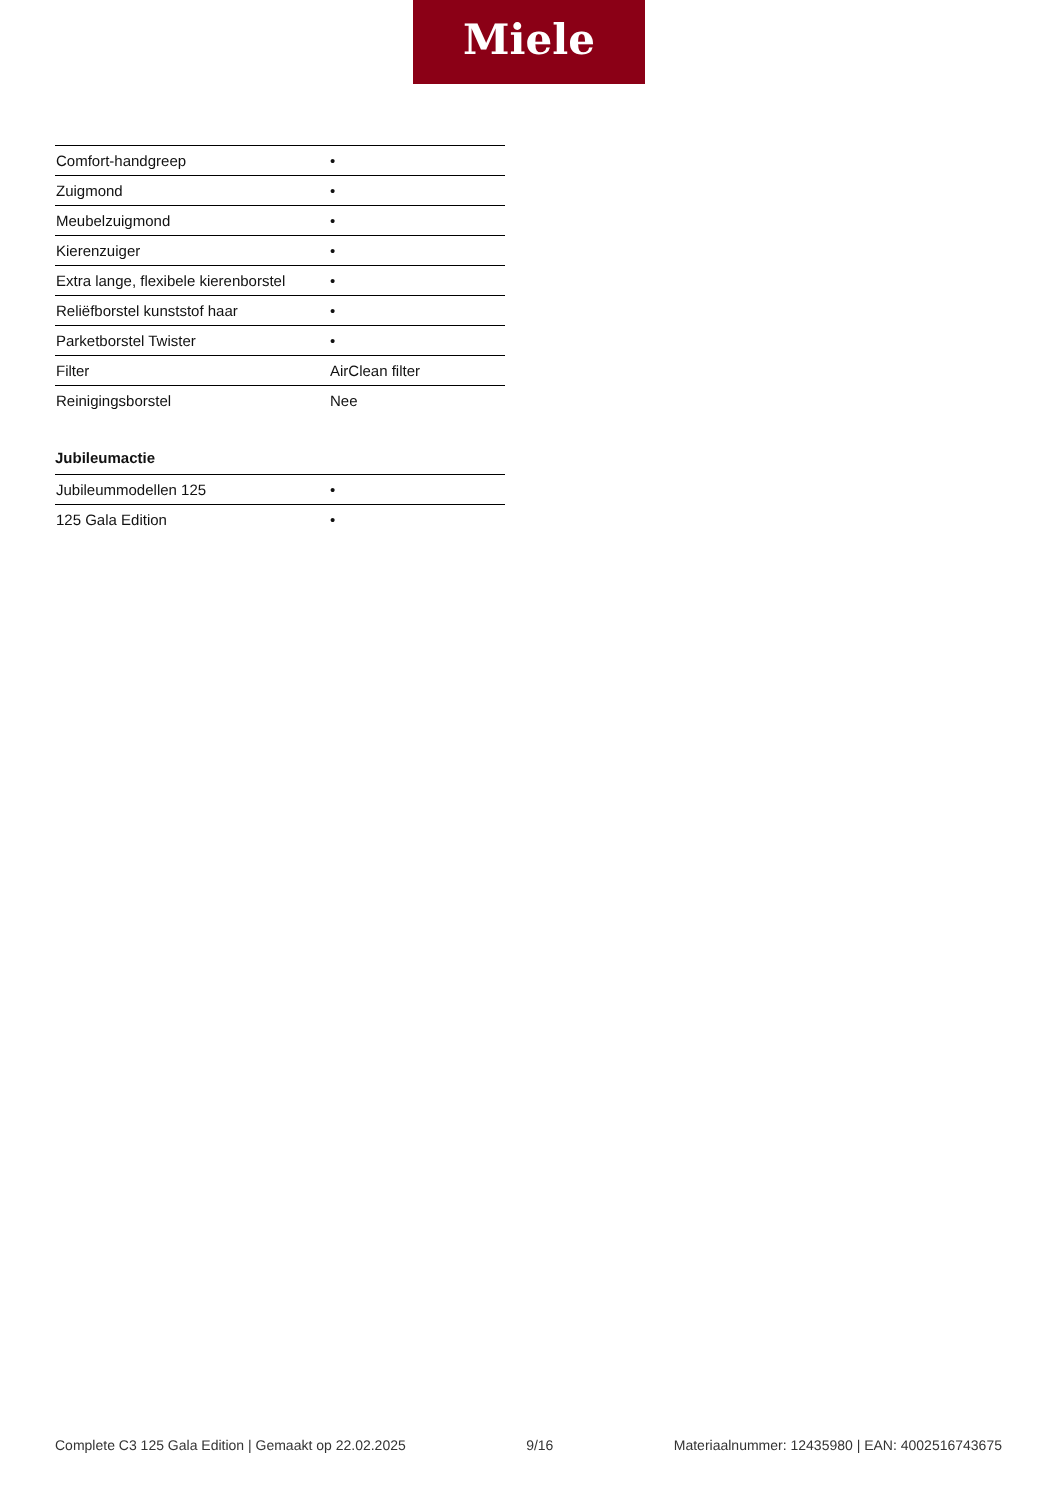Miele
| Comfort-handgreep | • |
| Zuigmond | • |
| Meubelzuigmond | • |
| Kierenzuiger | • |
| Extra lange, flexibele kierenborstel | • |
| Reliëfborstel kunststof haar | • |
| Parketborstel Twister | • |
| Filter | AirClean filter |
| Reinigingsborstel | Nee |
Jubileumactie
| Jubileummodellen 125 | • |
| 125 Gala Edition | • |
Complete C3 125 Gala Edition | Gemaakt op 22.02.2025 9/16 Materiaalnummer: 12435980 | EAN: 4002516743675